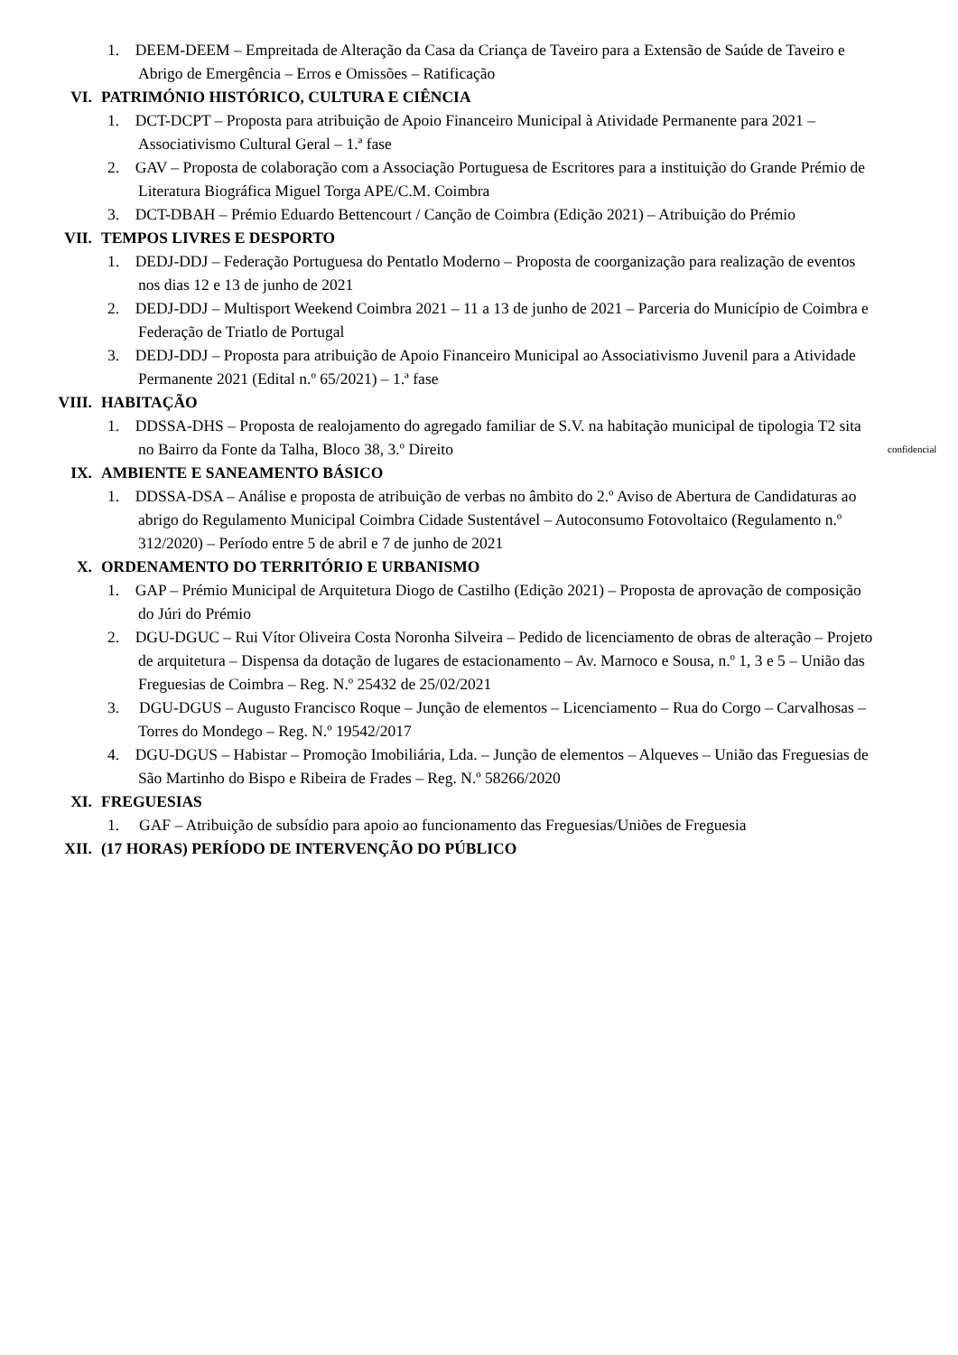1. DEEM-DEEM – Empreitada de Alteração da Casa da Criança de Taveiro para a Extensão de Saúde de Taveiro e Abrigo de Emergência – Erros e Omissões – Ratificação
VI. PATRIMÓNIO HISTÓRICO, CULTURA E CIÊNCIA
1. DCT-DCPT – Proposta para atribuição de Apoio Financeiro Municipal à Atividade Permanente para 2021 – Associativismo Cultural Geral – 1.ª fase
2. GAV – Proposta de colaboração com a Associação Portuguesa de Escritores para a instituição do Grande Prémio de Literatura Biográfica Miguel Torga APE/C.M. Coimbra
3. DCT-DBAH – Prémio Eduardo Bettencourt / Canção de Coimbra (Edição 2021) – Atribuição do Prémio
VII. TEMPOS LIVRES E DESPORTO
1. DEDJ-DDJ – Federação Portuguesa do Pentatlo Moderno – Proposta de coorganização para realização de eventos nos dias 12 e 13 de junho de 2021
2. DEDJ-DDJ – Multisport Weekend Coimbra 2021 – 11 a 13 de junho de 2021 – Parceria do Município de Coimbra e Federação de Triatlo de Portugal
3. DEDJ-DDJ – Proposta para atribuição de Apoio Financeiro Municipal ao Associativismo Juvenil para a Atividade Permanente 2021 (Edital n.º 65/2021) – 1.ª fase
VIII. HABITAÇÃO
1. DDSSA-DHS – Proposta de realojamento do agregado familiar de S.V. na habitação municipal de tipologia T2 sita no Bairro da Fonte da Talha, Bloco 38, 3.º Direito
confidencial
IX. AMBIENTE E SANEAMENTO BÁSICO
1. DDSSA-DSA – Análise e proposta de atribuição de verbas no âmbito do 2.º Aviso de Abertura de Candidaturas ao abrigo do Regulamento Municipal Coimbra Cidade Sustentável – Autoconsumo Fotovoltaico (Regulamento n.º 312/2020) – Período entre 5 de abril e 7 de junho de 2021
X. ORDENAMENTO DO TERRITÓRIO E URBANISMO
1. GAP – Prémio Municipal de Arquitetura Diogo de Castilho (Edição 2021) – Proposta de aprovação de composição do Júri do Prémio
2. DGU-DGUC – Rui Vítor Oliveira Costa Noronha Silveira – Pedido de licenciamento de obras de alteração – Projeto de arquitetura – Dispensa da dotação de lugares de estacionamento – Av. Marnoco e Sousa, n.º 1, 3 e 5 – União das Freguesias de Coimbra – Reg. N.º 25432 de 25/02/2021
3. DGU-DGUS – Augusto Francisco Roque – Junção de elementos – Licenciamento – Rua do Corgo – Carvalhosas – Torres do Mondego – Reg. N.º 19542/2017
4. DGU-DGUS – Habistar – Promoção Imobiliária, Lda. – Junção de elementos – Alqueves – União das Freguesias de São Martinho do Bispo e Ribeira de Frades – Reg. N.º 58266/2020
XI. FREGUESIAS
1. GAF – Atribuição de subsídio para apoio ao funcionamento das Freguesias/Uniões de Freguesia
XII. (17 HORAS) PERÍODO DE INTERVENÇÃO DO PÚBLICO